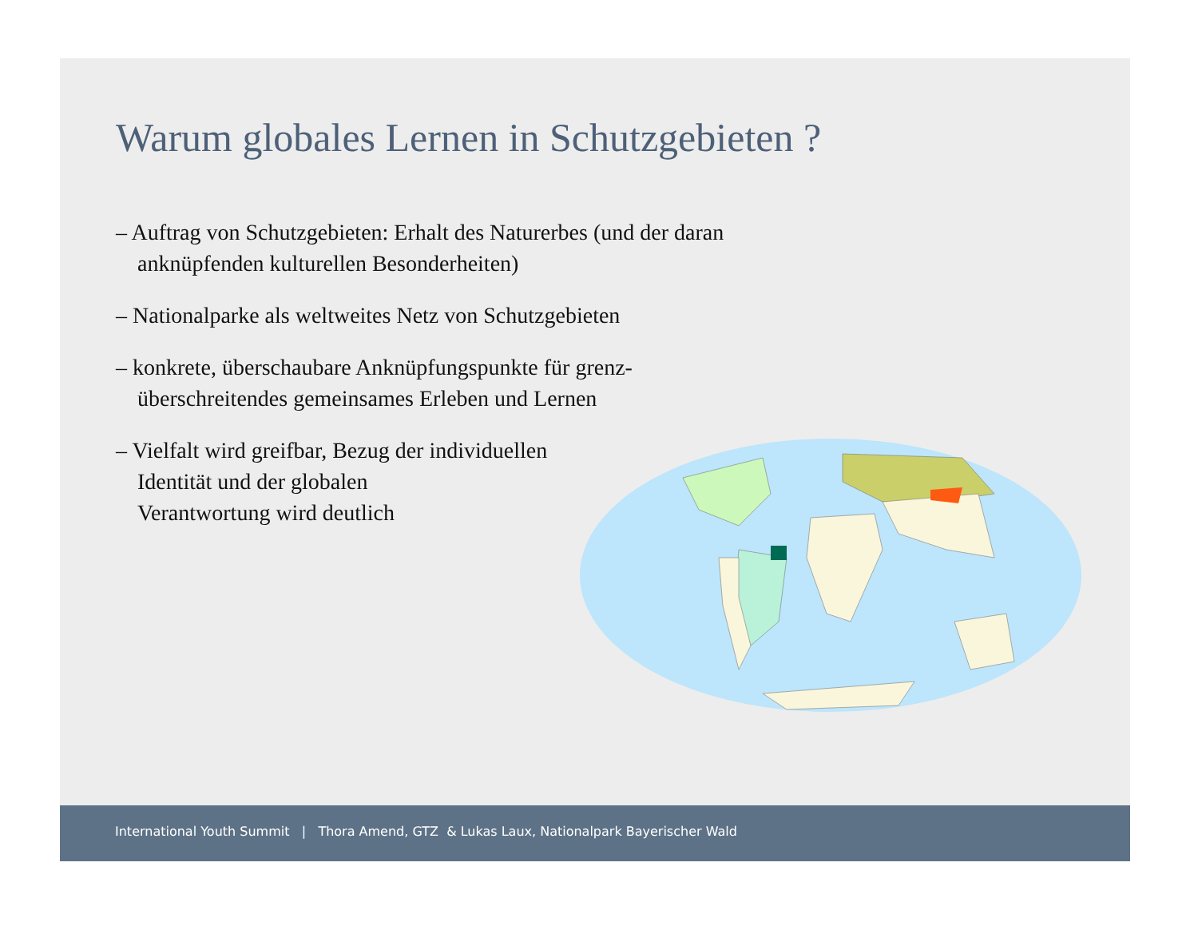Warum globales Lernen in Schutzgebieten ?
– Auftrag von Schutzgebieten: Erhalt des Naturerbes (und der daran anknüpfenden kulturellen Besonderheiten)
– Nationalparke als weltweites Netz von Schutzgebieten
– konkrete, überschaubare Anknüpfungspunkte für grenz-
überschreitendes gemeinsames Erleben und Lernen
– Vielfalt wird greifbar, Bezug der individuellen
Identität und der globalen
Verantwortung wird deutlich
International Youth Summit | Thora Amend, GTZ & Lukas Laux, Nationalpark Bayerischer Wald